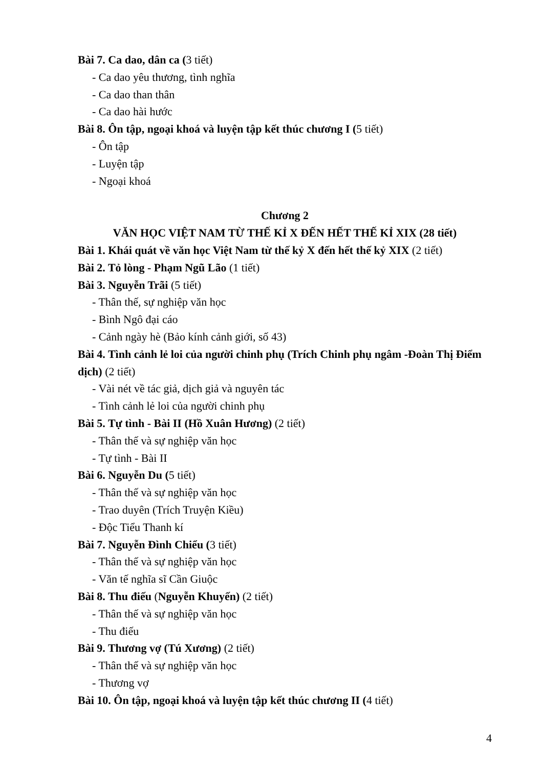Bài 7. Ca dao, dân ca (3 tiết)
- Ca dao yêu thương, tình nghĩa
- Ca dao than thân
- Ca dao hài hước
Bài 8. Ôn tập, ngoại khoá và luyện tập kết thúc chương I (5 tiết)
- Ôn tập
- Luyện tập
- Ngoại khoá
Chương 2
VĂN HỌC VIỆT NAM TỪ THẾ KỈ X ĐẾN HẾT THẾ KỈ XIX (28 tiết)
Bài 1. Khái quát về văn học Việt Nam từ thế kỷ X đến hết thế kỷ XIX (2 tiết)
Bài 2. Tỏ lòng - Phạm Ngũ Lão (1 tiết)
Bài 3. Nguyễn Trãi (5 tiết)
- Thân thế, sự nghiệp văn học
- Bình Ngô đại cáo
- Cảnh ngày hè (Bảo kính cảnh giới, số 43)
Bài 4. Tình cảnh lẻ loi của người chinh phụ (Trích Chinh phụ ngâm -Đoàn Thị Điểm dịch) (2 tiết)
- Vài nét về tác giả, dịch giả và nguyên tác
- Tình cảnh lẻ loi của người chinh phụ
Bài 5. Tự tình - Bài II (Hồ Xuân Hương) (2 tiết)
- Thân thế và sự nghiệp văn học
- Tự tình - Bài II
Bài 6. Nguyễn Du (5 tiết)
- Thân thế và sự nghiệp văn học
- Trao duyên (Trích Truyện Kiều)
- Độc Tiểu Thanh kí
Bài 7. Nguyễn Đình Chiểu (3 tiết)
- Thân thế và sự nghiệp văn học
- Văn tế nghĩa sĩ Cần Giuộc
Bài 8. Thu điếu (Nguyễn Khuyến) (2 tiết)
- Thân thế và sự nghiệp văn học
- Thu điếu
Bài 9. Thương vợ (Tú Xương) (2 tiết)
- Thân thế và sự nghiệp văn học
- Thương vợ
Bài 10. Ôn tập, ngoại khoá và luyện tập kết thúc chương II (4 tiết)
4